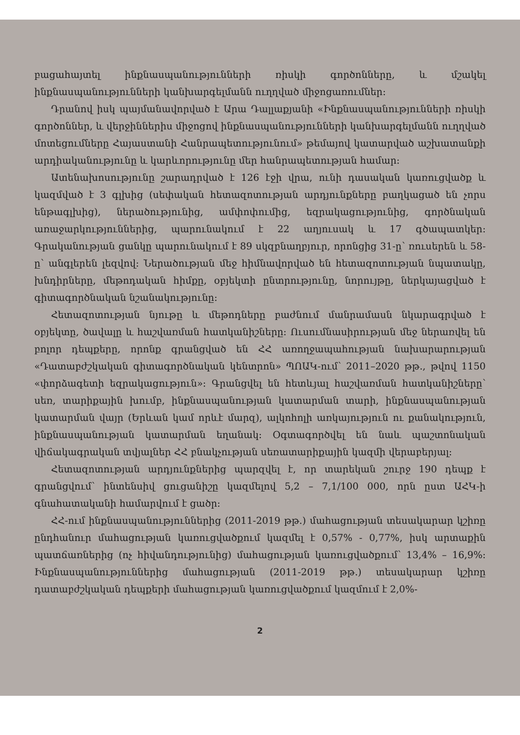բացահայտել ինքնասպանությունների ռիսկի գործոնները, և մշակել ինքնասպանությունների կանխարգելմանն ուղղված միջոցառումներ:
Դրանով իսկ պայմանավորված է Արա Դալլաքյանի «Ինքնասպանությունների ռիսկի գործոններ, և վերջիններիս միջոցով ինքնասպանությունների կանխարգելմանն ուղղված մոտեցումները Հայաստանի Հանրապետությունում» թեմայով կատարված աշխատանքի արդիականությունը և կարևորությունը մեր հանրապետության համար:
Ատենախոսությունը շարադրված է 126 էջի վրա, ունի դասական կառուցվածք և կազմված է 3 գլխից (սեփական հետազոտության արդյունքները բաղկացած են չորս ենթագլխից), ներածությունից, ամփոփումից, եզրակացությունից, գործնական առաջարկություններից, պարունակում է 22 աղյուսակ և 17 գծապատկեր: Գրականության ցանկը պարունակում է 89 սկզբնաղբյուր, որոնցից 31-ը՝ ռուսերեն և 58-ը՝ անգլերեն լեզվով: Ներածության մեջ հիմնավորված են հետազոտության նպատակը, խնդիրները, մեթոդական հիմքը, օբյեկտի ընտրությունը, նորույթը, ներկայացված է գիտագործնական նշանակությունը:
Հետազոտության նյութը և մեթոդները բաժնում մանրամասն նկարագրված է օբյեկտը, ծավալը և հաշվառման հատկանիշները: Ուսումնասիրության մեջ ներառվել են բոլոր դեպքերը, որոնք գրանցված են ՀՀ առողջապահության նախարարության «Դատաբժշկական գիտագործնական կենտրոն» ՊՈԱԿ-ում՝ 2011–2020 թթ., թվով 1150 «փորձագետի եզրակացություն»: Գրանցվել են հետևյալ հաշվառման հատկանիշները՝ սեռ, տարիքային խումբ, ինքնասպանության կատարման տարի, ինքնասպանության կատարման վայր (Երևան կամ որևէ մարզ), ալկոհոլի առկայություն ու քանակություն, ինքնասպանության կատարման եղանակ: Օգտագործվել են նաև պաշտոնական վիճակագրական տվյալներ ՀՀ բնակչության սեռատարիքային կազմի վերաբերյալ:
Հետազոտության արդյունքներից պարզվել է, որ տարեկան շուրջ 190 դեպք է գրանցվում՝ ինտենսիվ ցուցանիշը կազմելով 5,2 – 7,1/100 000, որն ըստ ԱՀԿ-ի գնահատականի համարվում է ցածր:
ՀՀ-ում ինքնասպանություններից (2011-2019 թթ.) մահացության տեսակարար կշիռը ընդհանուր մահացության կառուցվածքում կազմել է 0,57% - 0,77%, իսկ արտաքին պատճառներից (ոչ հիվանդությունից) մահացության կառուցվածքում՝ 13,4% – 16,9%: Ինքնասպանություններից մահացության (2011-2019 թթ.) տեսակարար կշիռը դատաբժշկական դեպքերի մահացության կառուցվածքում կազմում է 2,0%-
2